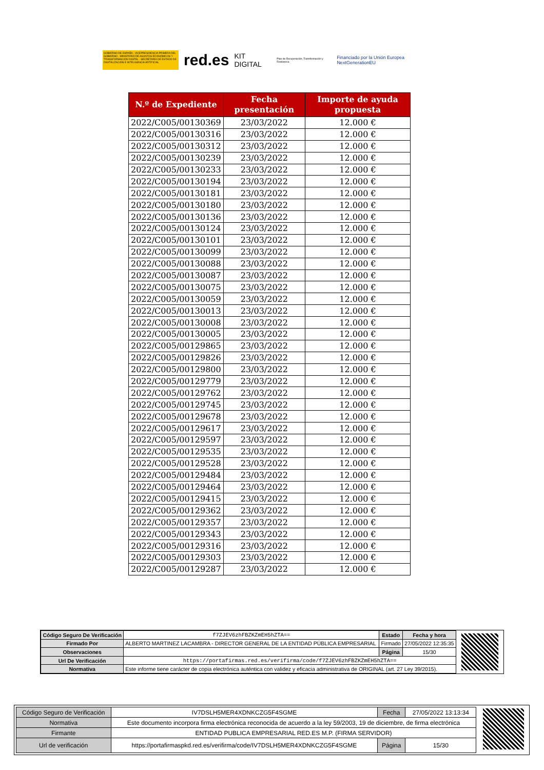GOBIERNO DE ESPAÑA · VICEPRESIDENCIA PRIMERA DEL GOBIERNO · MINISTERIO DE ASUNTOS ECONÓMICOS Y TRANSFORMACIÓN DIGITAL · SECRETARÍA DE ESTADO DE DIGITALIZACIÓN E INTELIGENCIA ARTIFICIAL
red.es KIT DIGITAL Plan de Recuperación, Transformación y Resiliencia Financiado por la Unión Europea NextGenerationEU
| N.º de Expediente | Fecha presentación | Importe de ayuda propuesta |
| --- | --- | --- |
| 2022/C005/00130369 | 23/03/2022 | 12.000 € |
| 2022/C005/00130316 | 23/03/2022 | 12.000 € |
| 2022/C005/00130312 | 23/03/2022 | 12.000 € |
| 2022/C005/00130239 | 23/03/2022 | 12.000 € |
| 2022/C005/00130233 | 23/03/2022 | 12.000 € |
| 2022/C005/00130194 | 23/03/2022 | 12.000 € |
| 2022/C005/00130181 | 23/03/2022 | 12.000 € |
| 2022/C005/00130180 | 23/03/2022 | 12.000 € |
| 2022/C005/00130136 | 23/03/2022 | 12.000 € |
| 2022/C005/00130124 | 23/03/2022 | 12.000 € |
| 2022/C005/00130101 | 23/03/2022 | 12.000 € |
| 2022/C005/00130099 | 23/03/2022 | 12.000 € |
| 2022/C005/00130088 | 23/03/2022 | 12.000 € |
| 2022/C005/00130087 | 23/03/2022 | 12.000 € |
| 2022/C005/00130075 | 23/03/2022 | 12.000 € |
| 2022/C005/00130059 | 23/03/2022 | 12.000 € |
| 2022/C005/00130013 | 23/03/2022 | 12.000 € |
| 2022/C005/00130008 | 23/03/2022 | 12.000 € |
| 2022/C005/00130005 | 23/03/2022 | 12.000 € |
| 2022/C005/00129865 | 23/03/2022 | 12.000 € |
| 2022/C005/00129826 | 23/03/2022 | 12.000 € |
| 2022/C005/00129800 | 23/03/2022 | 12.000 € |
| 2022/C005/00129779 | 23/03/2022 | 12.000 € |
| 2022/C005/00129762 | 23/03/2022 | 12.000 € |
| 2022/C005/00129745 | 23/03/2022 | 12.000 € |
| 2022/C005/00129678 | 23/03/2022 | 12.000 € |
| 2022/C005/00129617 | 23/03/2022 | 12.000 € |
| 2022/C005/00129597 | 23/03/2022 | 12.000 € |
| 2022/C005/00129535 | 23/03/2022 | 12.000 € |
| 2022/C005/00129528 | 23/03/2022 | 12.000 € |
| 2022/C005/00129484 | 23/03/2022 | 12.000 € |
| 2022/C005/00129464 | 23/03/2022 | 12.000 € |
| 2022/C005/00129415 | 23/03/2022 | 12.000 € |
| 2022/C005/00129362 | 23/03/2022 | 12.000 € |
| 2022/C005/00129357 | 23/03/2022 | 12.000 € |
| 2022/C005/00129343 | 23/03/2022 | 12.000 € |
| 2022/C005/00129316 | 23/03/2022 | 12.000 € |
| 2022/C005/00129303 | 23/03/2022 | 12.000 € |
| 2022/C005/00129287 | 23/03/2022 | 12.000 € |
| Código Seguro De Verificación | f7ZJEV6zhFBZKZmEH5hZTA== | Estado | Fecha y hora |
| Firmado Por | ALBERTO MARTINEZ LACAMBRA - DIRECTOR GENERAL DE LA ENTIDAD PÚBLICA EMPRESARIAL | Firmado | 27/05/2022 12:35:35 |
| Observaciones | | Página | 15/30 |
| Url De Verificación | https://portafirmas.red.es/verifirma/code/f7ZJEV6zhFBZKZmEH5hZTA== | | |
| Normativa | Este informe tiene carácter de copia electrónica auténtica con validez y eficacia administrativa de ORIGINAL (art. 27 Ley 39/2015). | | |
| Código Seguro de Verificación | IV7DSLH5MER4XDNKCZG5F4SGME | Fecha | 27/05/2022 13:13:34 |
| Normativa | Este documento incorpora firma electrónica reconocida de acuerdo a la ley 59/2003, 19 de diciembre, de firma electrónica | | |
| Firmante | ENTIDAD PUBLICA EMPRESARIAL RED.ES M.P. (FIRMA SERVIDOR) | | |
| Url de verificación | https://portafirmaspkd.red.es/verifirma/code/IV7DSLH5MER4XDNKCZG5F4SGME | Página | 15/30 |